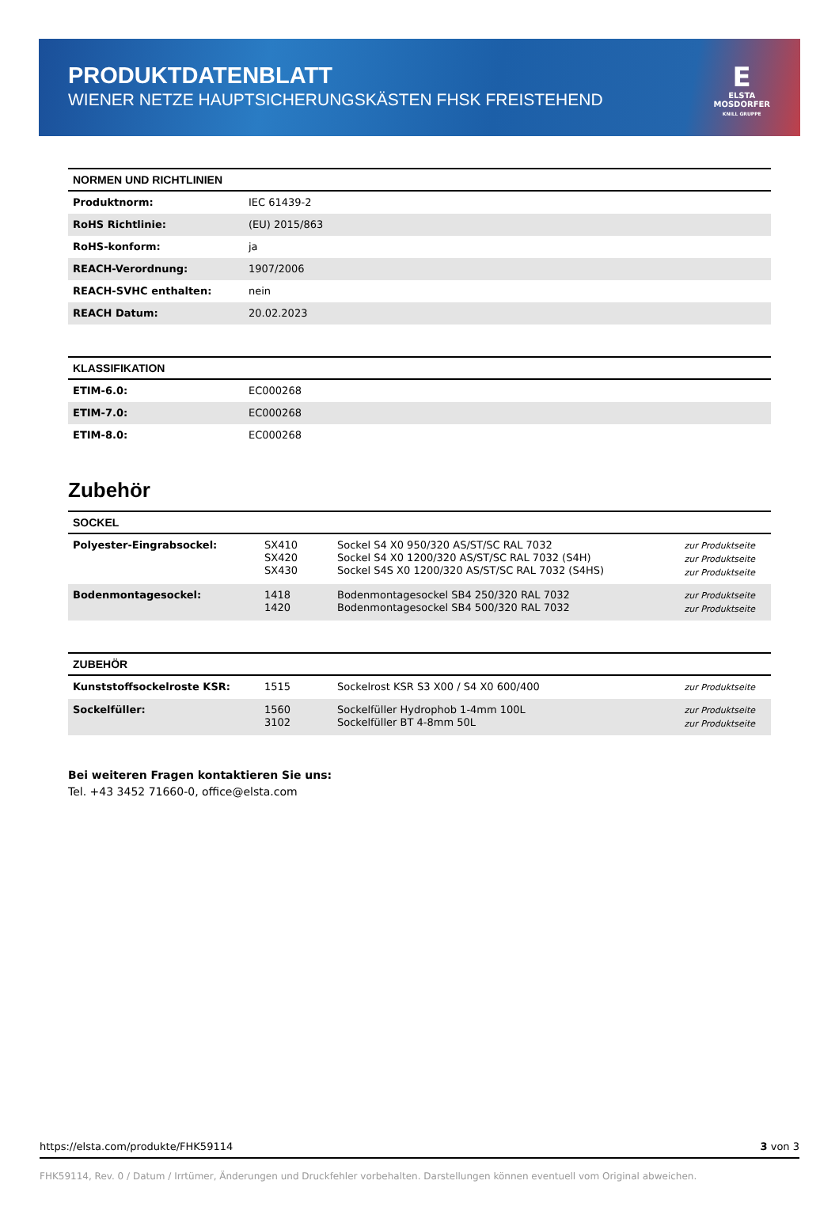PRODUKTDATENBLATT
WIENER NETZE HAUPTSICHERUNGSKÄSTEN FHSK FREISTEHEND
E
ELSTA
MOSDORFER
KNILL GRUPPE
| NORMEN UND RICHTLINIEN | |
| --- | --- |
| Produktnorm: | IEC 61439-2 |
| RoHS Richtlinie: | (EU) 2015/863 |
| RoHS-konform: | ja |
| REACH-Verordnung: | 1907/2006 |
| REACH-SVHC enthalten: | nein |
| REACH Datum: | 20.02.2023 |
| KLASSIFIKATION | |
| --- | --- |
| ETIM-6.0: | EC000268 |
| ETIM-7.0: | EC000268 |
| ETIM-8.0: | EC000268 |
Zubehör
| SOCKEL | | | |
| --- | --- | --- | --- |
| Polyester-Eingrabsockel: | SX410 SX420 SX430 | Sockel S4 X0 950/320 AS/ST/SC RAL 7032 Sockel S4 X0 1200/320 AS/ST/SC RAL 7032 (S4H) Sockel S4S X0 1200/320 AS/ST/SC RAL 7032 (S4HS) | zur Produktseite zur Produktseite zur Produktseite |
| Bodenmontagesockel: | 1418 1420 | Bodenmontagesockel SB4 250/320 RAL 7032 Bodenmontagesockel SB4 500/320 RAL 7032 | zur Produktseite zur Produktseite |
| ZUBEHÖR | | | |
| --- | --- | --- | --- |
| Kunststoffsockelroste KSR: | 1515 | Sockelrost KSR S3 X00 / S4 X0 600/400 | zur Produktseite |
| Sockelfüller: | 1560 3102 | Sockelfüller Hydrophob 1-4mm 100L Sockelfüller BT 4-8mm 50L | zur Produktseite zur Produktseite |
Bei weiteren Fragen kontaktieren Sie uns:
Tel. +43 3452 71660-0, office@elsta.com
https://elsta.com/produkte/FHK59114 3 von 3
FHK59114, Rev. 0 / Datum / Irrtümer, Änderungen und Druckfehler vorbehalten. Darstellungen können eventuell vom Original abweichen.